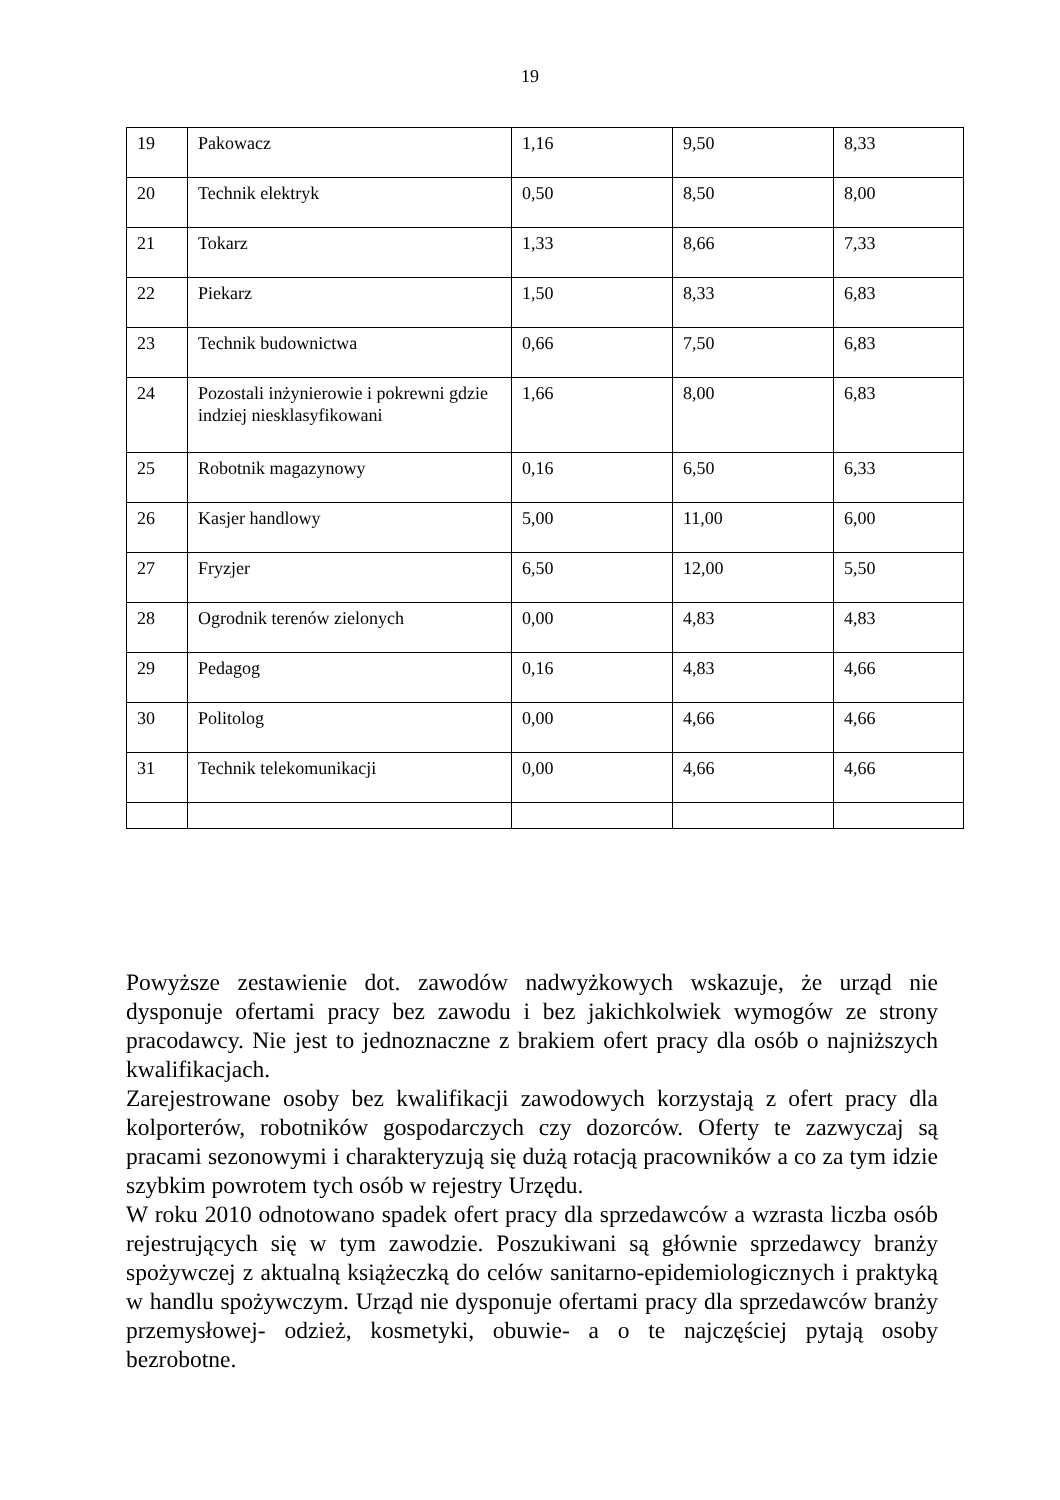19
| 19 | Pakowacz | 1,16 | 9,50 | 8,33 |
| 20 | Technik elektryk | 0,50 | 8,50 | 8,00 |
| 21 | Tokarz | 1,33 | 8,66 | 7,33 |
| 22 | Piekarz | 1,50 | 8,33 | 6,83 |
| 23 | Technik budownictwa | 0,66 | 7,50 | 6,83 |
| 24 | Pozostali inżynierowie i pokrewni gdzie indziej niesklasyfikowani | 1,66 | 8,00 | 6,83 |
| 25 | Robotnik magazynowy | 0,16 | 6,50 | 6,33 |
| 26 | Kasjer handlowy | 5,00 | 11,00 | 6,00 |
| 27 | Fryzjer | 6,50 | 12,00 | 5,50 |
| 28 | Ogrodnik terenów zielonych | 0,00 | 4,83 | 4,83 |
| 29 | Pedagog | 0,16 | 4,83 | 4,66 |
| 30 | Politolog | 0,00 | 4,66 | 4,66 |
| 31 | Technik telekomunikacji | 0,00 | 4,66 | 4,66 |
Powyższe zestawienie dot. zawodów nadwyżkowych wskazuje, że urząd nie dysponuje ofertami pracy bez zawodu i bez jakichkolwiek wymogów ze strony pracodawcy. Nie jest to jednoznaczne z brakiem ofert pracy dla osób o najniższych kwalifikacjach.
Zarejestrowane osoby bez kwalifikacji zawodowych korzystają z ofert pracy dla kolporterów, robotników gospodarczych czy dozorców. Oferty te zazwyczaj są pracami sezonowymi i charakteryzują się dużą rotacją pracowników a co za tym idzie szybkim powrotem tych osób w rejestry Urzędu.
W roku 2010 odnotowano spadek ofert pracy dla sprzedawców a wzrasta liczba osób rejestrujących się w tym zawodzie. Poszukiwani są głównie sprzedawcy branży spożywczej z aktualną książeczką do celów sanitarno-epidemiologicznych i praktyką w handlu spożywczym. Urząd nie dysponuje ofertami pracy dla sprzedawców branży przemysłowej- odzież, kosmetyki, obuwie- a o te najczęściej pytają osoby bezrobotne.